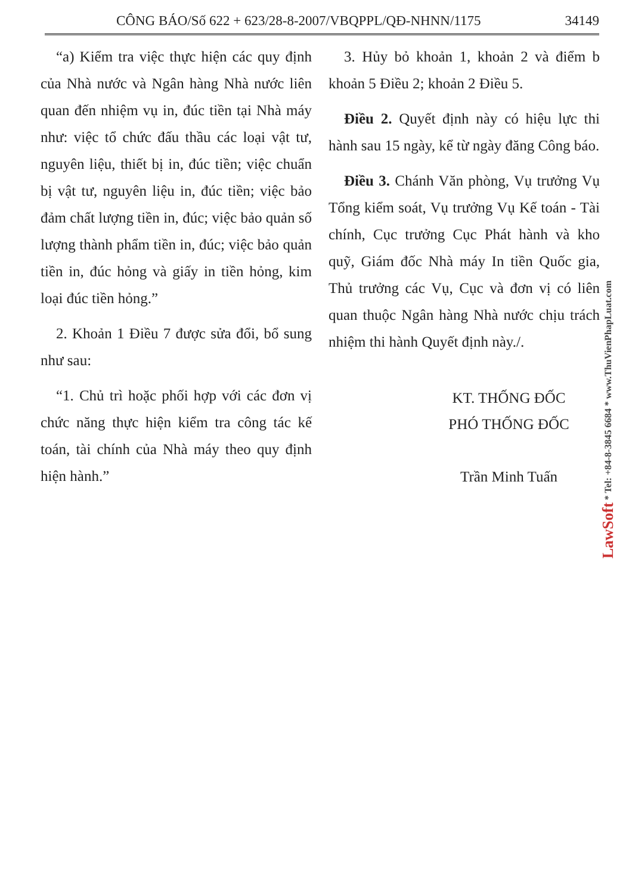CÔNG BÁO/Số 622 + 623/28-8-2007/VBQPPL/QĐ-NHNN/1175 34149
“a) Kiểm tra việc thực hiện các quy định của Nhà nước và Ngân hàng Nhà nước liên quan đến nhiệm vụ in, đúc tiền tại Nhà máy như: việc tổ chức đấu thầu các loại vật tư, nguyên liệu, thiết bị in, đúc tiền; việc chuẩn bị vật tư, nguyên liệu in, đúc tiền; việc bảo đảm chất lượng tiền in, đúc; việc bảo quản số lượng thành phẩm tiền in, đúc; việc bảo quản tiền in, đúc hỏng và giấy in tiền hỏng, kim loại đúc tiền hỏng.”
2. Khoản 1 Điều 7 được sửa đổi, bổ sung như sau:
“1. Chủ trì hoặc phối hợp với các đơn vị chức năng thực hiện kiểm tra công tác kế toán, tài chính của Nhà máy theo quy định hiện hành.”
3. Hủy bỏ khoản 1, khoản 2 và điểm b khoản 5 Điều 2; khoản 2 Điều 5.
Điều 2. Quyết định này có hiệu lực thi hành sau 15 ngày, kể từ ngày đăng Công báo.
Điều 3. Chánh Văn phòng, Vụ trưởng Vụ Tổng kiểm soát, Vụ trưởng Vụ Kế toán - Tài chính, Cục trưởng Cục Phát hành và kho quỹ, Giám đốc Nhà máy In tiền Quốc gia, Thủ trưởng các Vụ, Cục và đơn vị có liên quan thuộc Ngân hàng Nhà nước chịu trách nhiệm thi hành Quyết định này./.
KT. THỐNG ĐỐC
PHÓ THỐNG ĐỐC
Trần Minh Tuấn
LawSoft * Tel: +84-8-3845 6684 * www.ThuVienPhapLuat.com